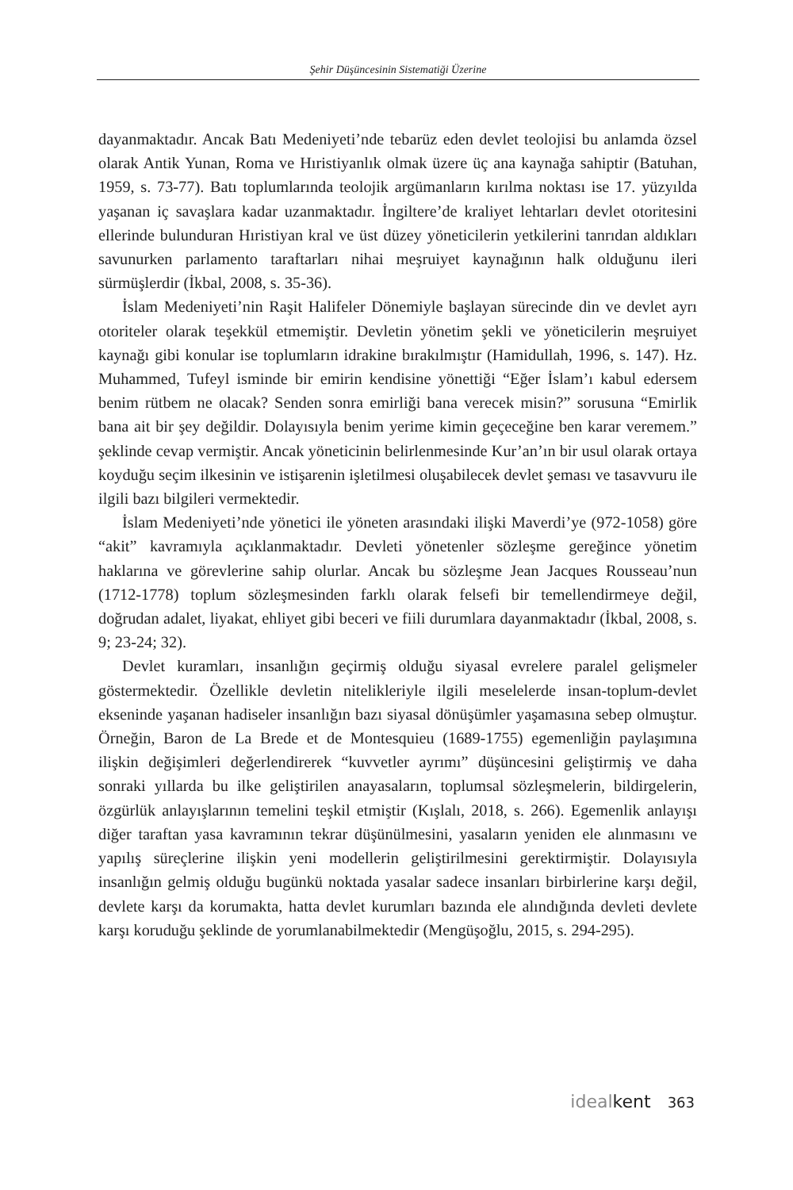Şehir Düşüncesinin Sistematiği Üzerine
dayanmaktadır. Ancak Batı Medeniyeti’nde tebarüz eden devlet teolojisi bu anlamda özsel olarak Antik Yunan, Roma ve Hıristiyanlık olmak üzere üç ana kaynağa sahiptir (Batuhan, 1959, s. 73-77). Batı toplumlarında teolojik argümanların kırılma noktası ise 17. yüzyılda yaşanan iç savaşlara kadar uzanmaktadır. İngiltere’de kraliyet lehtarları devlet otoritesini ellerinde bulunduran Hıristiyan kral ve üst düzey yöneticilerin yetkilerini tanrıdan aldıkları savunurken parlamento taraftarları nihai meşruiyet kaynağının halk olduğunu ileri sürmüşlerdir (İkbal, 2008, s. 35-36).
İslam Medeniyeti’nin Raşit Halifeler Dönemiyle başlayan sürecinde din ve devlet ayrı otoriteler olarak teşekkül etmemiştir. Devletin yönetim şekli ve yöneticilerin meşruiyet kaynağı gibi konular ise toplumların idrakine bırakılmıştır (Hamidullah, 1996, s. 147). Hz. Muhammed, Tufeyl isminde bir emirin kendisine yönettiği “Eğer İslam’ı kabul edersem benim rütbem ne olacak? Senden sonra emirliği bana verecek misin?” sorusuna “Emirlik bana ait bir şey değildir. Dolayısıyla benim yerime kimin geçeceğine ben karar veremem.” şeklinde cevap vermiştir. Ancak yöneticinin belirlenmesinde Kur’an’ın bir usul olarak ortaya koyduğu seçim ilkesinin ve istişarenin işletilmesi oluşabilecek devlet şeması ve tasavvuru ile ilgili bazı bilgileri vermektedir.
İslam Medeniyeti’nde yönetici ile yöneten arasındaki ilişki Maverdi’ye (972-1058) göre “akit” kavramıyla açıklanmaktadır. Devleti yönetenler sözleşme gereğince yönetim haklarına ve görevlerine sahip olurlar. Ancak bu sözleşme Jean Jacques Rousseau’nun (1712-1778) toplum sözleşmesinden farklı olarak felsefi bir temellendirmeye değil, doğrudan adalet, liyakat, ehliyet gibi beceri ve fiili durumlara dayanmaktadır (İkbal, 2008, s. 9; 23-24; 32).
Devlet kuramları, insanlığın geçirmiş olduğu siyasal evrelere paralel gelişmeler göstermektedir. Özellikle devletin nitelikleriyle ilgili meselelerde insan-toplum-devlet ekseninde yaşanan hadiseler insanlığın bazı siyasal dönüşümler yaşamasına sebep olmuştur. Örneğin, Baron de La Brede et de Montesquieu (1689-1755) egemenliğin paylaşımına ilişkin değişimleri değerlendirerek “kuvvetler ayrımı” düşüncesini geliştirmiş ve daha sonraki yıllarda bu ilke geliştirilen anayasaların, toplumsal sözleşmelerin, bildirgelerin, özgürlük anlayışlarının temelini teşkil etmiştir (Kışlalı, 2018, s. 266). Egemenlik anlayışı diğer taraftan yasa kavramının tekrar düşünülmesini, yasaların yeniden ele alınmasını ve yapılış süreçlerine ilişkin yeni modellerin geliştirilmesini gerektirmiştir. Dolayısıyla insanlığın gelmiş olduğu bugünkü noktada yasalar sadece insanları birbirlerine karşı değil, devlete karşı da korumakta, hatta devlet kurumları bazında ele alındığında devleti devlete karşı koruduğu şeklinde de yorumlanabilmektedir (Mengüşoğlu, 2015, s. 294-295).
ideal kent 363